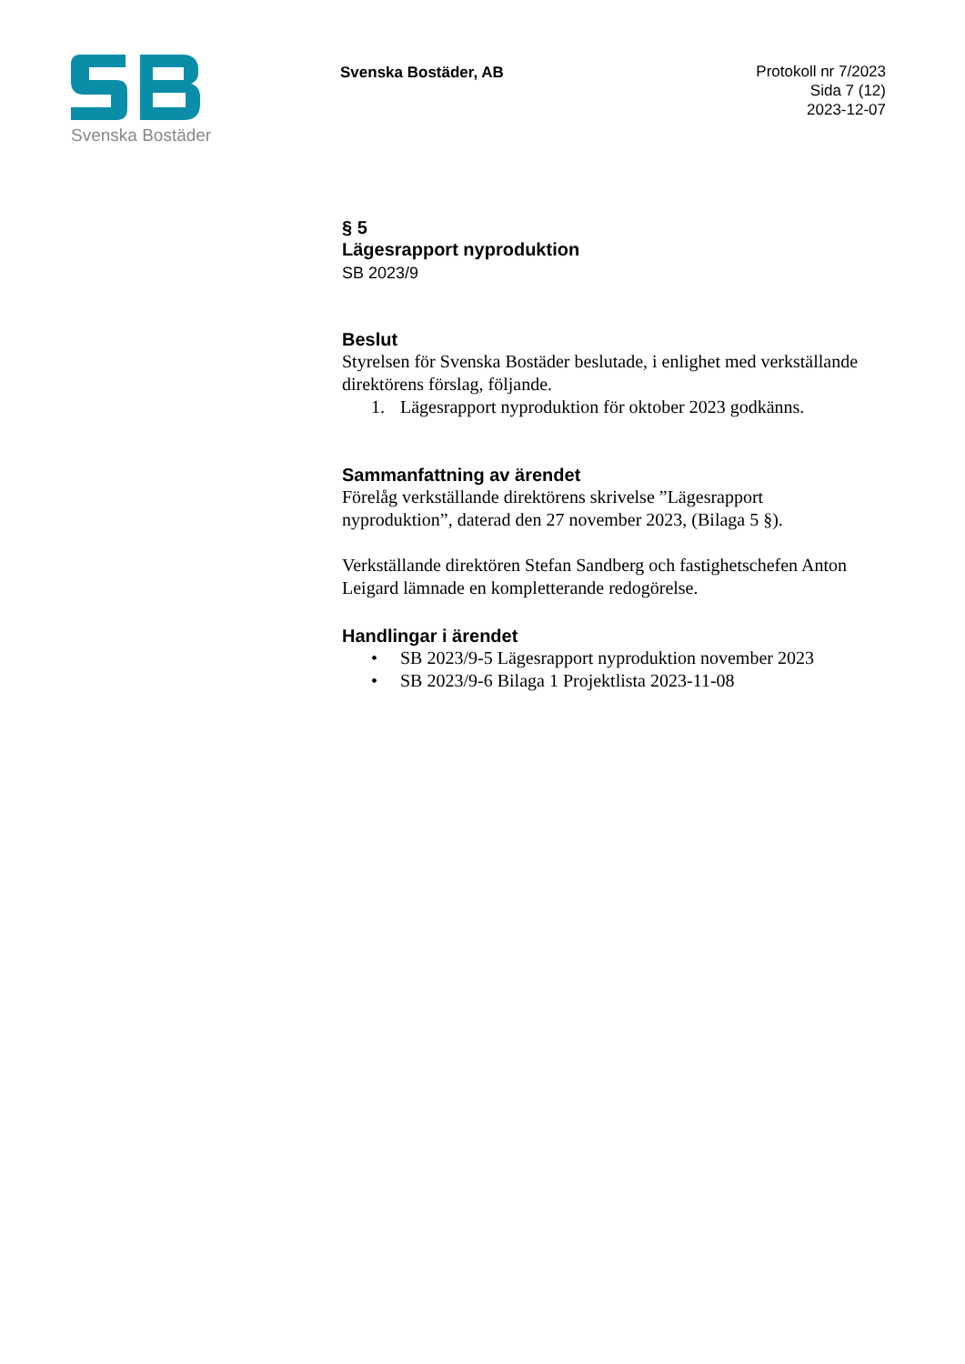Svenska Bostäder
Svenska Bostäder, AB
Protokoll nr 7/2023
Sida 7 (12)
2023-12-07
§ 5
Lägesrapport nyproduktion
SB 2023/9
Beslut
Styrelsen för Svenska Bostäder beslutade, i enlighet med verkställande direktörens förslag, följande.
1. Lägesrapport nyproduktion för oktober 2023 godkänns.
Sammanfattning av ärendet
Förelåg verkställande direktörens skrivelse ”Lägesrapport nyproduktion”, daterad den 27 november 2023, (Bilaga 5 §).
Verkställande direktören Stefan Sandberg och fastighetschefen Anton Leigard lämnade en kompletterande redogörelse.
Handlingar i ärendet
• SB 2023/9-5 Lägesrapport nyproduktion november 2023
• SB 2023/9-6 Bilaga 1 Projektlista 2023-11-08